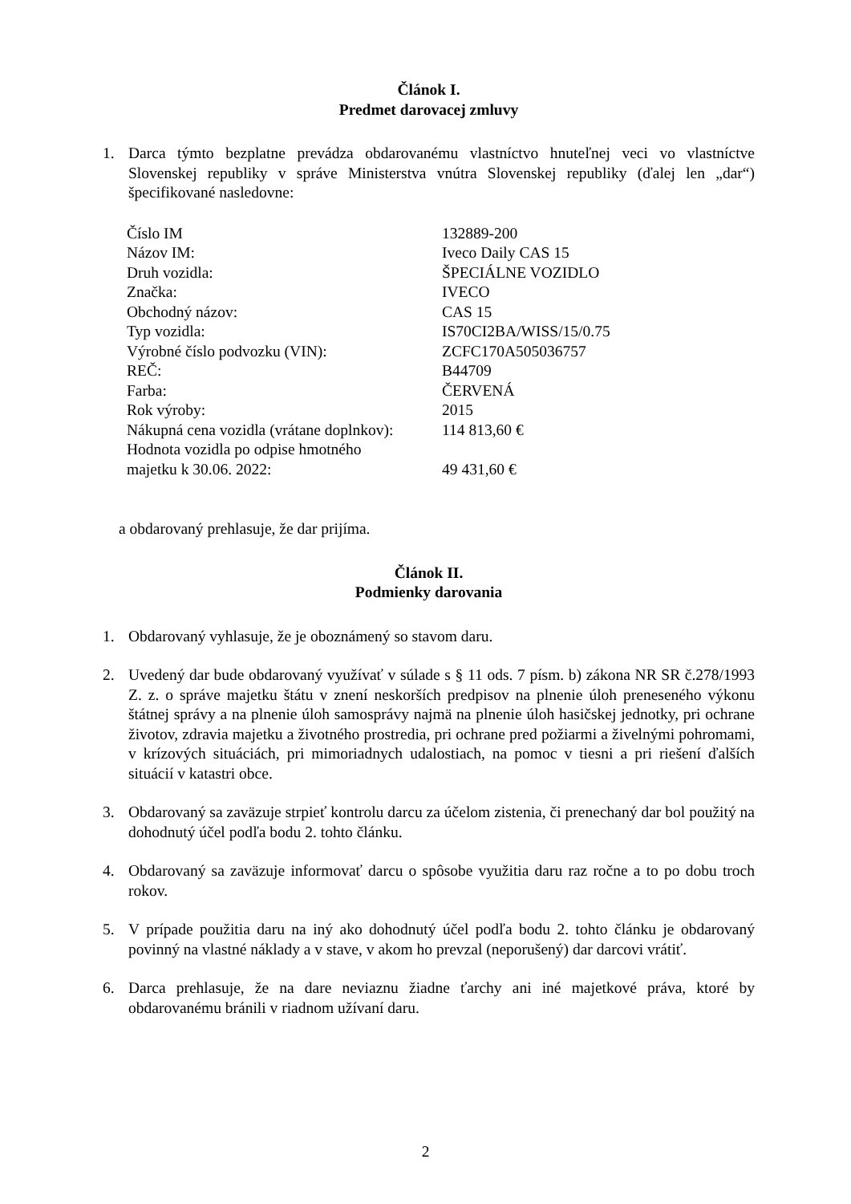Článok I.
Predmet darovacej zmluvy
1. Darca týmto bezplatne prevádza obdarovanému vlastníctvo hnuteľnej veci vo vlastníctve Slovenskej republiky v správe Ministerstva vnútra Slovenskej republiky (ďalej len „dar“) špecifikované nasledovne:
| Číslo IM | 132889-200 |
| Názov IM: | Iveco Daily CAS 15 |
| Druh vozidla: | ŠPECIÁLNE VOZIDLO |
| Značka: | IVECO |
| Obchodný názov: | CAS 15 |
| Typ vozidla: | IS70CI2BA/WISS/15/0.75 |
| Výrobné číslo podvozku (VIN): | ZCFC170A505036757 |
| REČ: | B44709 |
| Farba: | ČERVENÁ |
| Rok výroby: | 2015 |
| Nákupná cena vozidla (vrátane doplnkov): | 114 813,60 € |
| Hodnota vozidla po odpise hmotného majetku k 30.06. 2022: | 49 431,60 € |
a obdarovaný prehlasuje, že dar prijíma.
Článok II.
Podmienky darovania
1. Obdarovaný vyhlasuje, že je oboznámený so stavom daru.
2. Uvedený dar bude obdarovaný využívať v súlade s § 11 ods. 7 písm. b) zákona NR SR č.278/1993 Z. z. o správe majetku štátu v znení neskorších predpisov na plnenie úloh preneseného výkonu štátnej správy a na plnenie úloh samosprávy najmä na plnenie úloh hasičskej jednotky, pri ochrane životov, zdravia majetku a životného prostredia, pri ochrane pred požiarmi a živelnými pohromami, v krízových situáciách, pri mimoriadnych udalostiach, na pomoc v tiesni a pri riešení ďalších situácií v katastri obce.
3. Obdarovaný sa zaväzuje strpieť kontrolu darcu za účelom zistenia, či prenechaný dar bol použitý na dohodnutý účel podľa bodu 2. tohto článku.
4. Obdarovaný sa zaväzuje informovať darcu o spôsobe využitia daru raz ročne a to po dobu troch rokov.
5. V prípade použitia daru na iný ako dohodnutý účel podľa bodu 2. tohto článku je obdarovaný povinný na vlastné náklady a v stave, v akom ho prevzal (neporušený) dar darcovi vrátiť.
6. Darca prehlasuje, že na dare neviaznu žiadne ťarchy ani iné majetkové práva, ktoré by obdarovanému bránili v riadnom užívaní daru.
2